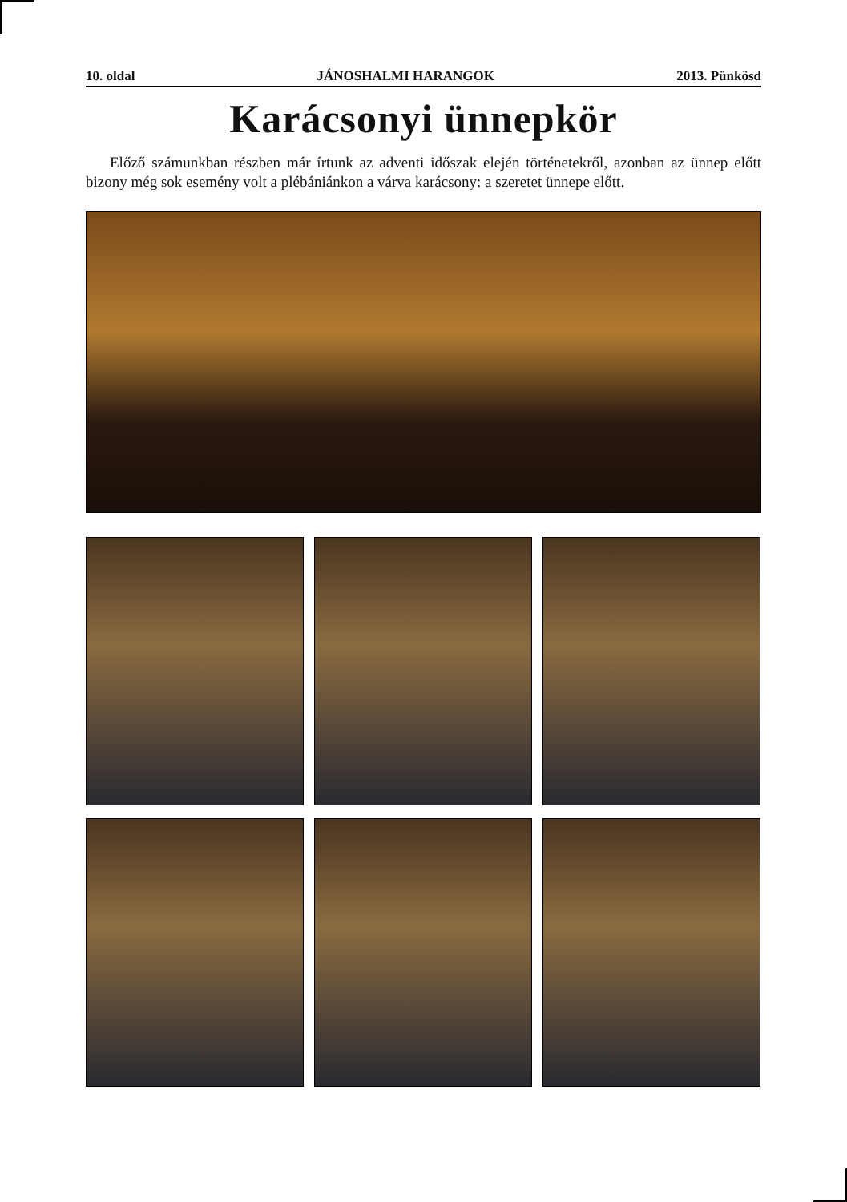10. oldal JÁNOSHALMI HARANGOK 2013. Pünkösd
Karácsonyi ünnepkör
Előző számunkban részben már írtunk az adventi időszak elején történetekről, azonban az ünnep előtt bizony még sok esemény volt a plébániánkon a várva karácsony: a szeretet ünnepe előtt.